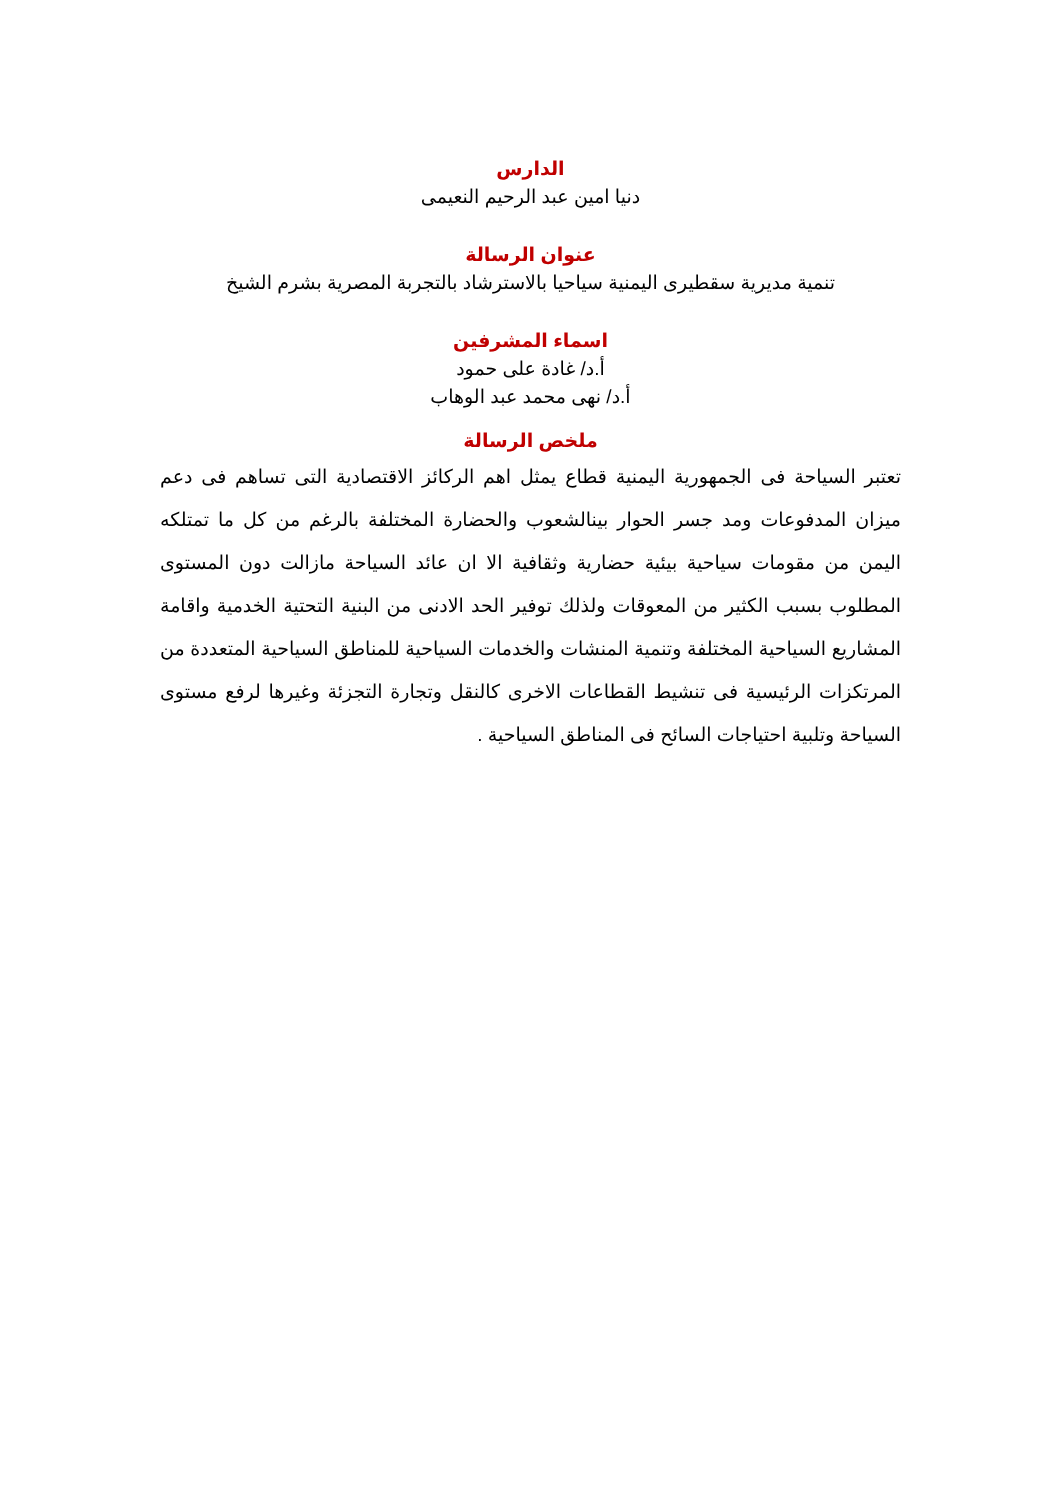الدارس
دنيا امين عبد الرحيم النعيمى
عنوان الرسالة
تنمية مديرية سقطيرى اليمنية سياحيا بالاسترشاد بالتجربة المصرية بشرم الشيخ
اسماء المشرفين
أ.د/ غادة على حمود
أ.د/ نهى محمد عبد الوهاب
ملخص الرسالة
تعتبر السياحة فى الجمهورية اليمنية قطاع يمثل اهم الركائز الاقتصادية التى تساهم فى دعم ميزان المدفوعات ومد جسر الحوار بينالشعوب والحضارة المختلفة بالرغم من كل ما تمتلكه اليمن من مقومات سياحية بيئية حضارية وثقافية الا ان عائد السياحة مازالت دون المستوى المطلوب بسبب الكثير من المعوقات ولذلك توفير الحد الادنى من البنية التحتية الخدمية واقامة المشاريع السياحية المختلفة وتنمية المنشات والخدمات السياحية للمناطق السياحية المتعددة من المرتكزات الرئيسية فى تنشيط القطاعات الاخرى كالنقل وتجارة التجزئة وغيرها لرفع مستوى السياحة وتلبية احتياجات السائح فى المناطق السياحية .